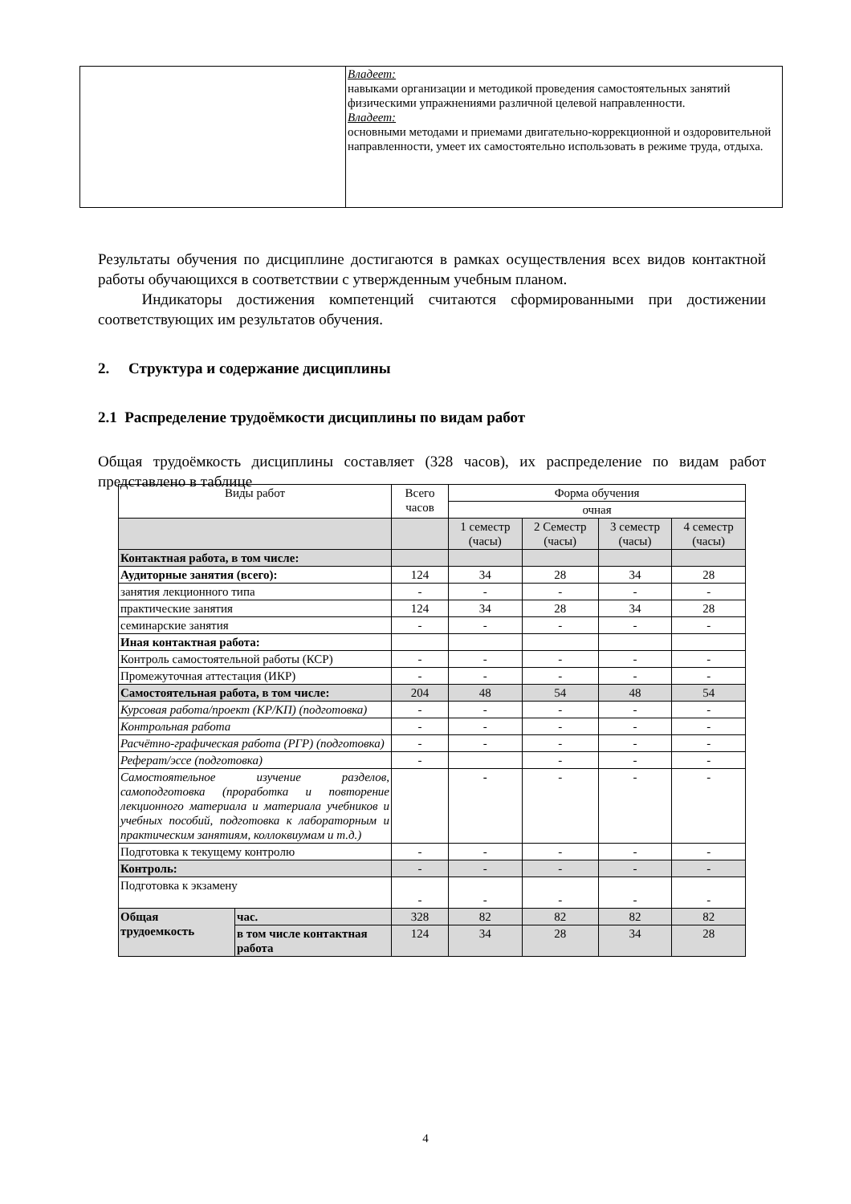| | Владеет: навыками организации и методикой проведения самостоятельных занятий физическими упражнениями различной целевой направленности. Владеет: основными методами и приемами двигательно-коррекционной и оздоровительной направленности, умеет их самостоятельно использовать в режиме труда, отдыха. |
Результаты обучения по дисциплине достигаются в рамках осуществления всех видов контактной работы обучающихся в соответствии с утвержденным учебным планом.
Индикаторы достижения компетенций считаются сформированными при достижении соответствующих им результатов обучения.
2. Структура и содержание дисциплины
2.1 Распределение трудоёмкости дисциплины по видам работ
Общая трудоёмкость дисциплины составляет (328 часов), их распределение по видам работ представлено в таблице
| Виды работ | | Всего часов | Форма обучения | | | |
| | | | очная | | | |
| | | | 1 семестр (часы) | 2 Семестр (часы) | 3 семестр (часы) | 4 семестр (часы) |
| Контактная работа, в том числе: | | | | | | |
| Аудиторные занятия (всего): | | 124 | 34 | 28 | 34 | 28 |
| занятия лекционного типа | | - | - | - | - | - |
| практические занятия | | 124 | 34 | 28 | 34 | 28 |
| семинарские занятия | | - | - | - | - | - |
| Иная контактная работа: | | | | | | |
| Контроль самостоятельной работы (КСР) | | - | - | - | - | - |
| Промежуточная аттестация (ИКР) | | - | - | - | - | - |
| Самостоятельная работа, в том числе: | | 204 | 48 | 54 | 48 | 54 |
| Курсовая работа/проект (КР/КП) (подготовка) | | - | - | - | - | - |
| Контрольная работа | | - | - | - | - | - |
| Расчётно-графическая работа (РГР) (подготовка) | | - | - | - | - | - |
| Реферат/эссе (подготовка) | | - | | - | - | - |
| Самостоятельное изучение разделов, самоподготовка (проработка и повторение лекционного материала и материала учебников и учебных пособий, подготовка к лабораторным и практическим занятиям, коллоквиумам и т.д.) | | | - | - | - | - |
| Подготовка к текущему контролю | | - | - | - | - | - |
| Контроль: | | - | - | - | - | - |
| Подготовка к экзамену | | - | - | - | - | - |
| Общая трудоемкость | час. | 328 | 82 | 82 | 82 | 82 |
| | в том числе контактная работа | 124 | 34 | 28 | 34 | 28 |
4